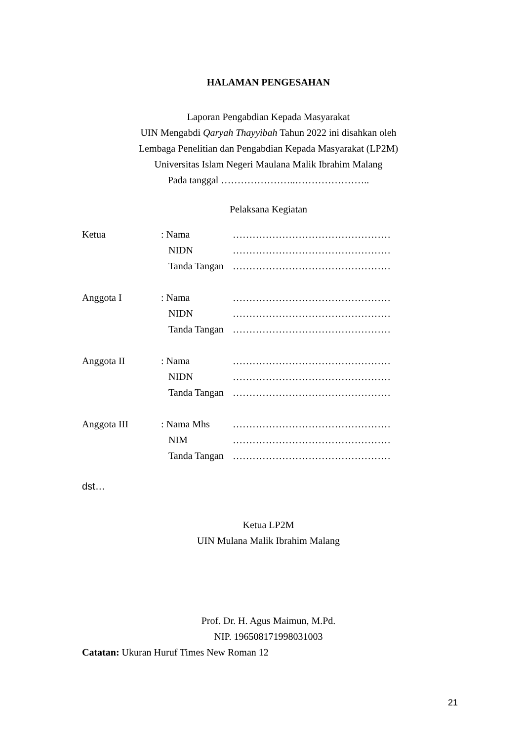HALAMAN PENGESAHAN
Laporan Pengabdian Kepada Masyarakat
UIN Mengabdi Qaryah Thayyibah Tahun 2022 ini disahkan oleh
Lembaga Penelitian dan Pengabdian Kepada Masyarakat (LP2M)
Universitas Islam Negeri Maulana Malik Ibrahim Malang
Pada tanggal …………………..…………………..
Pelaksana Kegiatan
| Ketua | : Nama | ………………………………………… |
| | NIDN | ………………………………………… |
| | Tanda Tangan | ………………………………………… |
| Anggota I | : Nama | ………………………………………… |
| | NIDN | ………………………………………… |
| | Tanda Tangan | ………………………………………… |
| Anggota II | : Nama | ………………………………………… |
| | NIDN | ………………………………………… |
| | Tanda Tangan | ………………………………………… |
| Anggota III | : Nama Mhs | ………………………………………… |
| | NIM | ………………………………………… |
| | Tanda Tangan | ………………………………………… |
dst…
Ketua LP2M
UIN Mulana Malik Ibrahim Malang
Prof. Dr. H. Agus Maimun, M.Pd.
NIP. 196508171998031003
Catatan: Ukuran Huruf Times New Roman 12
21